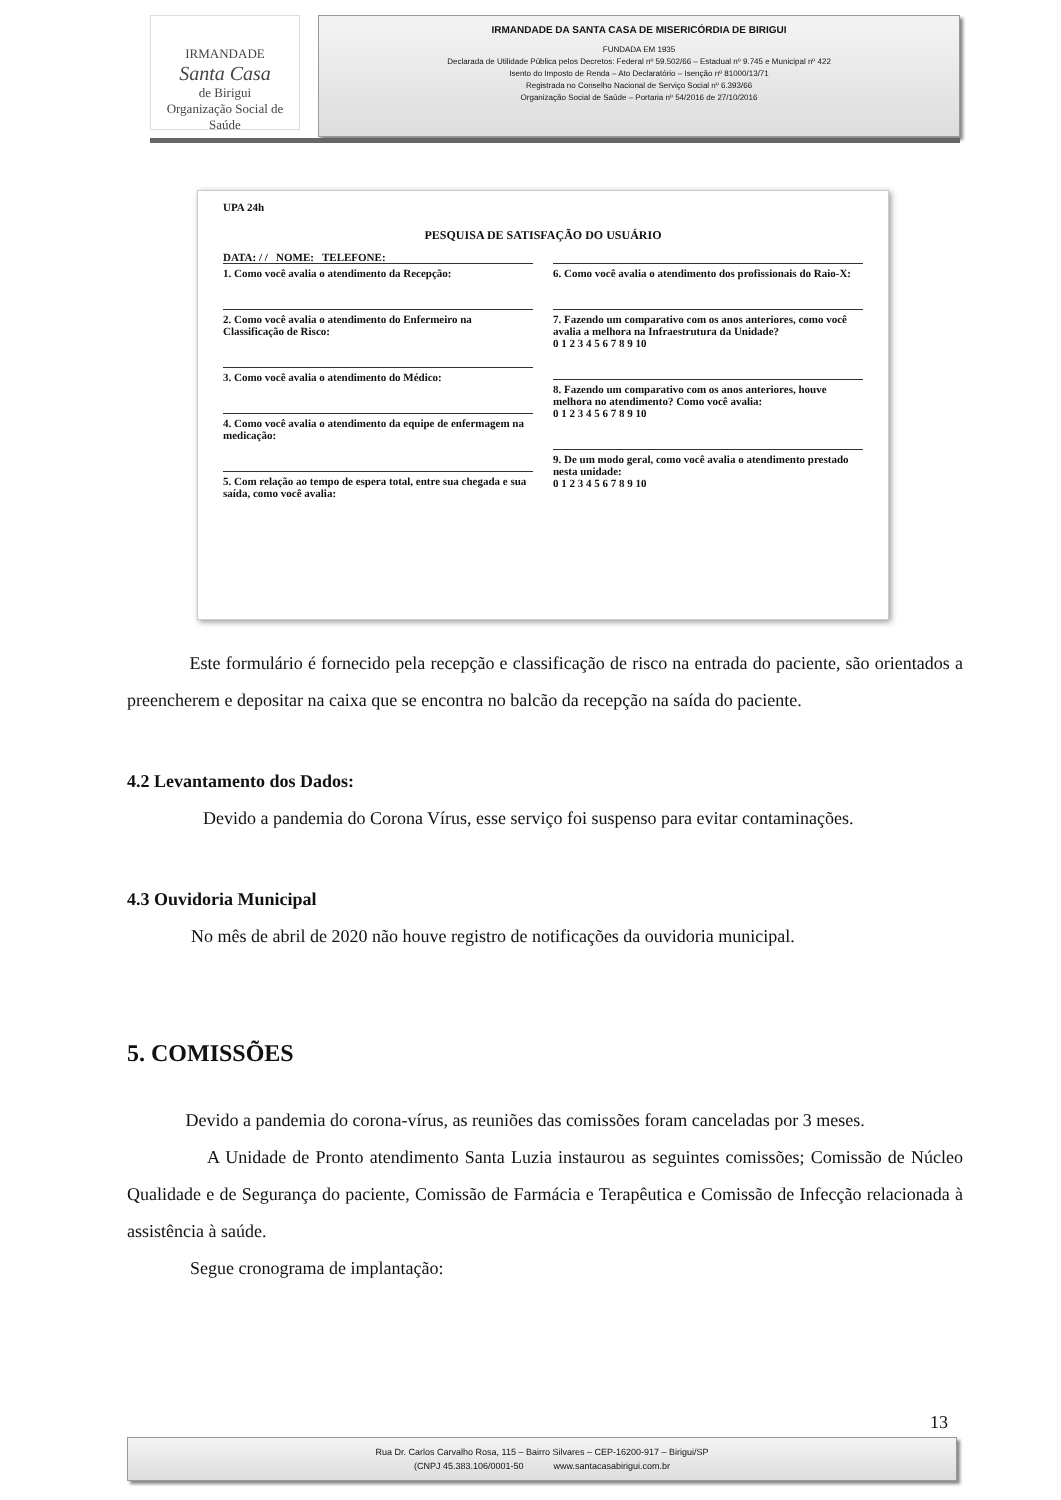IRMANDADE
Santa Casa
de Birigui
Organização Social de Saúde
IRMANDADE DA SANTA CASA DE MISERICÓRDIA DE BIRIGUI
FUNDADA EM 1935
Declarada de Utilidade Pública pelos Decretos: Federal nº 59.502/66 – Estadual nº 9.745 e Municipal nº 422
Isento do Imposto de Renda – Ato Declaratório – Isenção nº 81000/13/71
Registrada no Conselho Nacional de Serviço Social nº 6.393/66
Organização Social de Saúde – Portaria nº 54/2016 de 27/10/2016
UPA 24h
PESQUISA DE SATISFAÇÃO DO USUÁRIO
DATA: / / NOME: TELEFONE:
1. Como você avalia o atendimento da Recepção:
2. Como você avalia o atendimento do Enfermeiro na Classificação de Risco:
3. Como você avalia o atendimento do Médico:
4. Como você avalia o atendimento da equipe de enfermagem na medicação:
5. Com relação ao tempo de espera total, entre sua chegada e sua saída, como você avalia:
6. Como você avalia o atendimento dos profissionais do Raio-X:
7. Fazendo um comparativo com os anos anteriores, como você avalia a melhora na Infraestrutura da Unidade?
0 1 2 3 4 5 6 7 8 9 10
8. Fazendo um comparativo com os anos anteriores, houve melhora no atendimento? Como você avalia:
0 1 2 3 4 5 6 7 8 9 10
9. De um modo geral, como você avalia o atendimento prestado nesta unidade:
0 1 2 3 4 5 6 7 8 9 10
Este formulário é fornecido pela recepção e classificação de risco na entrada do paciente, são orientados a preencherem e depositar na caixa que se encontra no balcão da recepção na saída do paciente.
4.2 Levantamento dos Dados:
Devido a pandemia do Corona Vírus, esse serviço foi suspenso para evitar contaminações.
4.3 Ouvidoria Municipal
No mês de abril de 2020 não houve registro de notificações da ouvidoria municipal.
5. COMISSÕES
Devido a pandemia do corona-vírus, as reuniões das comissões foram canceladas por 3 meses.
A Unidade de Pronto atendimento Santa Luzia instaurou as seguintes comissões; Comissão de Núcleo Qualidade e de Segurança do paciente, Comissão de Farmácia e Terapêutica e Comissão de Infecção relacionada à assistência à saúde.
Segue cronograma de implantação:
13
Rua Dr. Carlos Carvalho Rosa, 115 – Bairro Silvares – CEP-16200-917 – Birigui/SP
(CNPJ 45.383.106/0001-50 www.santacasabirigui.com.br